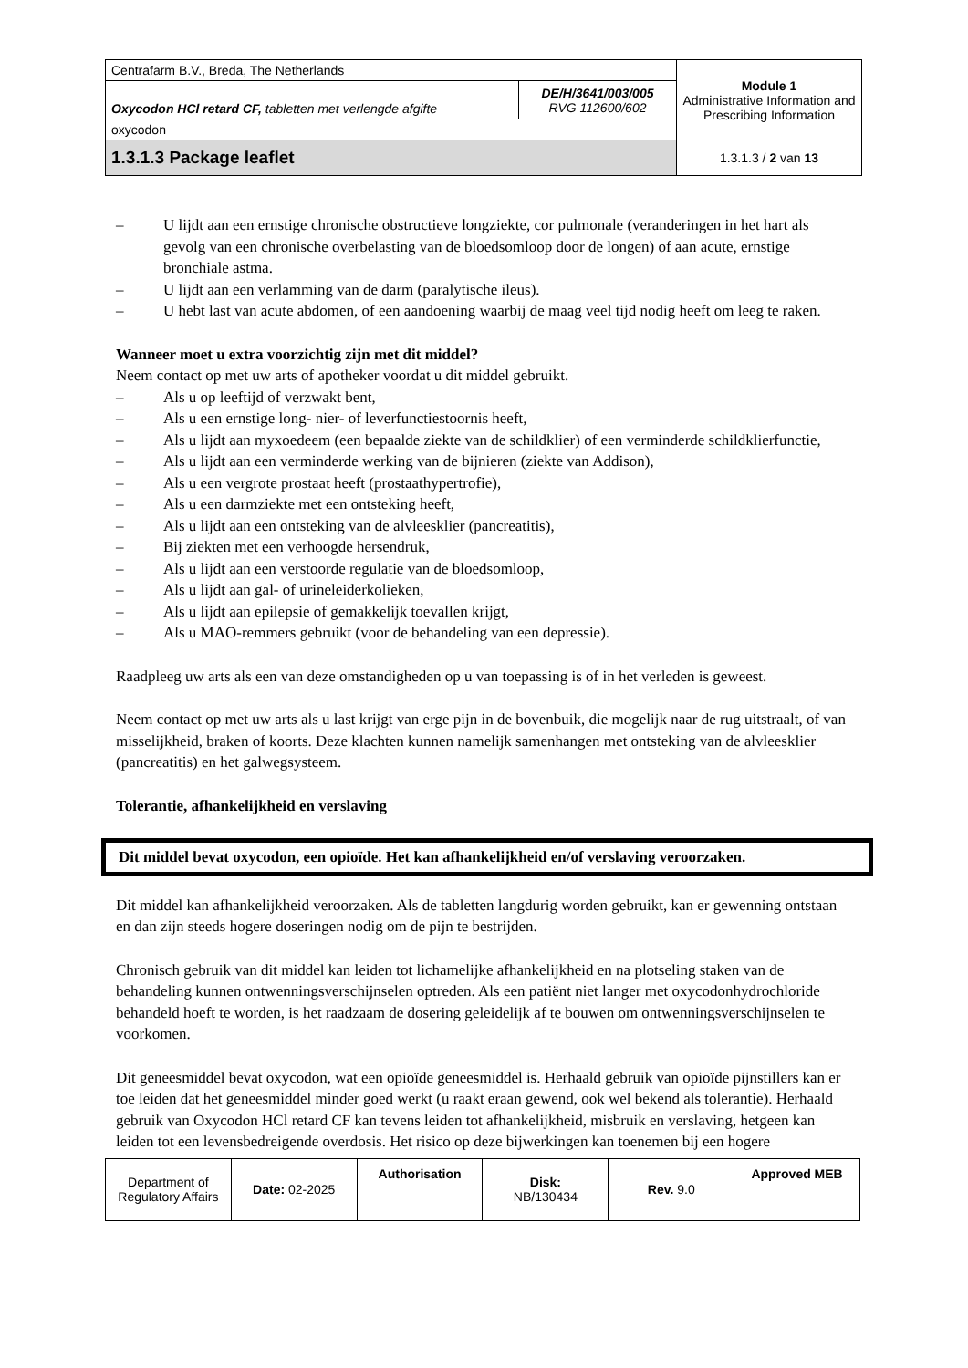| Centrafarm B.V., Breda, The Netherlands | | Module 1 Administrative Information and Prescribing Information |
| Oxycodon HCl retard CF, tabletten met verlengde afgifte | DE/H/3641/003/005 RVG 112600/602 | |
| oxycodon | | |
| 1.3.1.3 Package leaflet | | 1.3.1.3 / 2 van 13 |
– U lijdt aan een ernstige chronische obstructieve longziekte, cor pulmonale (veranderingen in het hart als gevolg van een chronische overbelasting van de bloedsomloop door de longen) of aan acute, ernstige bronchiale astma.
– U lijdt aan een verlamming van de darm (paralytische ileus).
– U hebt last van acute abdomen, of een aandoening waarbij de maag veel tijd nodig heeft om leeg te raken.
Wanneer moet u extra voorzichtig zijn met dit middel?
Neem contact op met uw arts of apotheker voordat u dit middel gebruikt.
– Als u op leeftijd of verzwakt bent,
– Als u een ernstige long- nier- of leverfunctiestoornis heeft,
– Als u lijdt aan myxoedeem (een bepaalde ziekte van de schildklier) of een verminderde schildklierfunctie,
– Als u lijdt aan een verminderde werking van de bijnieren (ziekte van Addison),
– Als u een vergrote prostaat heeft (prostaathypertrofie),
– Als u een darmziekte met een ontsteking heeft,
– Als u lijdt aan een ontsteking van de alvleesklier (pancreatitis),
– Bij ziekten met een verhoogde hersendruk,
– Als u lijdt aan een verstoorde regulatie van de bloedsomloop,
– Als u lijdt aan gal- of urineleiderkolieken,
– Als u lijdt aan epilepsie of gemakkelijk toevallen krijgt,
– Als u MAO-remmers gebruikt (voor de behandeling van een depressie).
Raadpleeg uw arts als een van deze omstandigheden op u van toepassing is of in het verleden is geweest.
Neem contact op met uw arts als u last krijgt van erge pijn in de bovenbuik, die mogelijk naar de rug uitstraalt, of van misselijkheid, braken of koorts. Deze klachten kunnen namelijk samenhangen met ontsteking van de alvleesklier (pancreatitis) en het galwegsysteem.
Tolerantie, afhankelijkheid en verslaving
Dit middel bevat oxycodon, een opioïde. Het kan afhankelijkheid en/of verslaving veroorzaken.
Dit middel kan afhankelijkheid veroorzaken. Als de tabletten langdurig worden gebruikt, kan er gewenning ontstaan en dan zijn steeds hogere doseringen nodig om de pijn te bestrijden.
Chronisch gebruik van dit middel kan leiden tot lichamelijke afhankelijkheid en na plotseling staken van de behandeling kunnen ontwenningsverschijnselen optreden. Als een patiënt niet langer met oxycodonhydrochloride behandeld hoeft te worden, is het raadzaam de dosering geleidelijk af te bouwen om ontwenningsverschijnselen te voorkomen.
Dit geneesmiddel bevat oxycodon, wat een opioïde geneesmiddel is. Herhaald gebruik van opioïde pijnstillers kan er toe leiden dat het geneesmiddel minder goed werkt (u raakt eraan gewend, ook wel bekend als tolerantie). Herhaald gebruik van Oxycodon HCl retard CF kan tevens leiden tot afhankelijkheid, misbruik en verslaving, hetgeen kan leiden tot een levensbedreigende overdosis. Het risico op deze bijwerkingen kan toenemen bij een hogere
| Department of Regulatory Affairs | Date: 02-2025 | Authorisation | Disk: NB/130434 | Rev. 9.0 | Approved MEB |